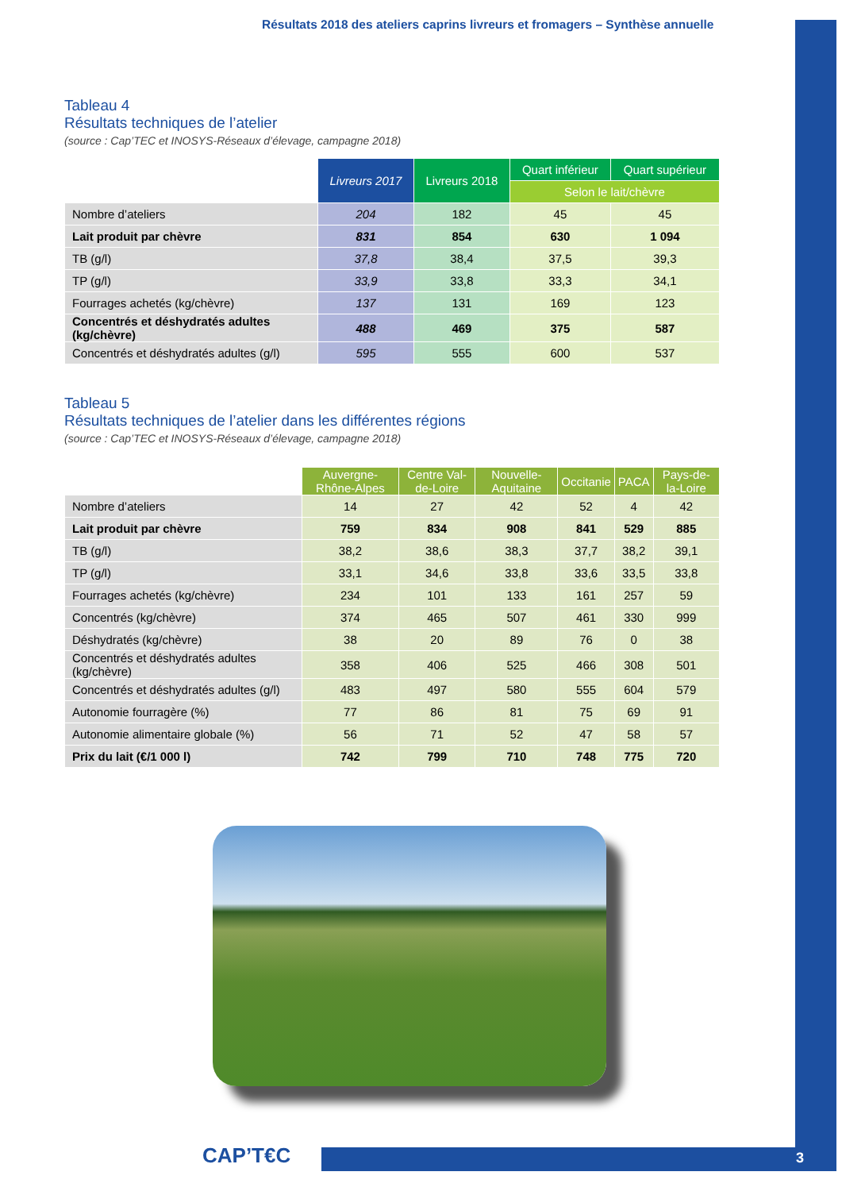Résultats 2018 des ateliers caprins livreurs et fromagers – Synthèse annuelle
Tableau 4
Résultats techniques de l’atelier
(source : Cap’TEC et INOSYS-Réseaux d’élevage, campagne 2018)
| | Livreurs 2017 | Livreurs 2018 | Quart inférieur | Quart supérieur |
| | | | Selon le lait/chèvre | |
| Nombre d’ateliers | 204 | 182 | 45 | 45 |
| Lait produit par chèvre | 831 | 854 | 630 | 1 094 |
| TB (g/l) | 37,8 | 38,4 | 37,5 | 39,3 |
| TP (g/l) | 33,9 | 33,8 | 33,3 | 34,1 |
| Fourrages achetés (kg/chèvre) | 137 | 131 | 169 | 123 |
| Concentrés et déshydratés adultes (kg/chèvre) | 488 | 469 | 375 | 587 |
| Concentrés et déshydratés adultes (g/l) | 595 | 555 | 600 | 537 |
Tableau 5
Résultats techniques de l’atelier dans les différentes régions
(source : Cap’TEC et INOSYS-Réseaux d’élevage, campagne 2018)
| | Auvergne-Rhône-Alpes | Centre Val-de-Loire | Nouvelle-Aquitaine | Occitanie | PACA | Pays-de-la-Loire |
| Nombre d’ateliers | 14 | 27 | 42 | 52 | 4 | 42 |
| Lait produit par chèvre | 759 | 834 | 908 | 841 | 529 | 885 |
| TB (g/l) | 38,2 | 38,6 | 38,3 | 37,7 | 38,2 | 39,1 |
| TP (g/l) | 33,1 | 34,6 | 33,8 | 33,6 | 33,5 | 33,8 |
| Fourrages achetés (kg/chèvre) | 234 | 101 | 133 | 161 | 257 | 59 |
| Concentrés (kg/chèvre) | 374 | 465 | 507 | 461 | 330 | 999 |
| Déshydratés (kg/chèvre) | 38 | 20 | 89 | 76 | 0 | 38 |
| Concentrés et déshydratés adultes (kg/chèvre) | 358 | 406 | 525 | 466 | 308 | 501 |
| Concentrés et déshydratés adultes (g/l) | 483 | 497 | 580 | 555 | 604 | 579 |
| Autonomie fourragère (%) | 77 | 86 | 81 | 75 | 69 | 91 |
| Autonomie alimentaire globale (%) | 56 | 71 | 52 | 47 | 58 | 57 |
| Prix du lait (€/1 000 l) | 742 | 799 | 710 | 748 | 775 | 720 |
CAP’T€C 3